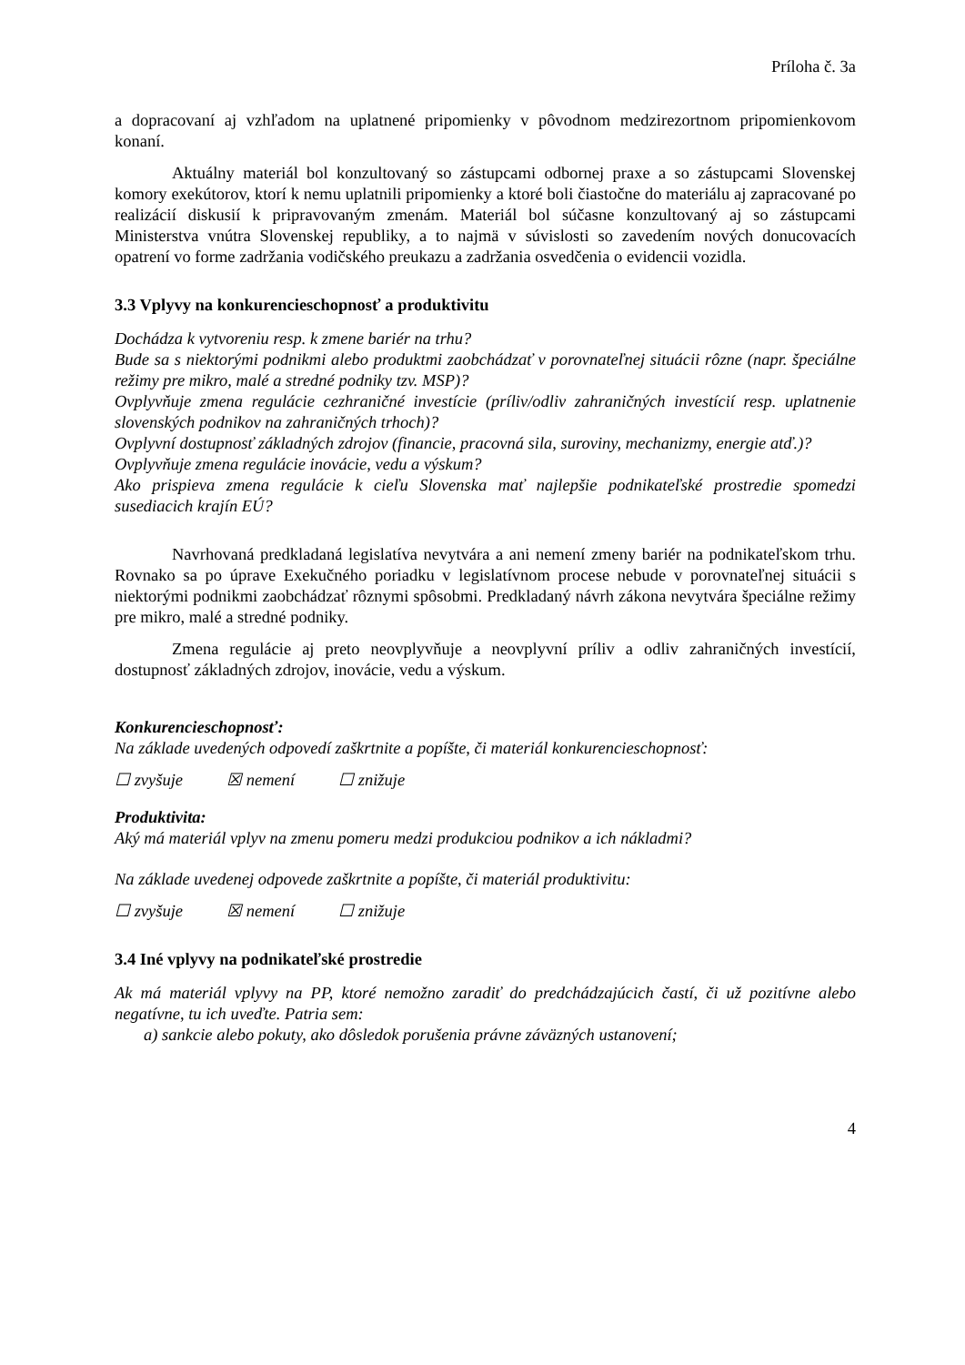Príloha č. 3a
a dopracovaní aj vzhľadom na uplatnené pripomienky v pôvodnom medzirezortnom pripomienkovom konaní.
Aktuálny materiál bol konzultovaný so zástupcami odbornej praxe a so zástupcami Slovenskej komory exekútorov, ktorí k nemu uplatnili pripomienky a ktoré boli čiastočne do materiálu aj zapracované po realizácií diskusií k pripravovaným zmenám. Materiál bol súčasne konzultovaný aj so zástupcami Ministerstva vnútra Slovenskej republiky, a to najmä v súvislosti so zavedením nových donucovacích opatrení vo forme zadržania vodičského preukazu a zadržania osvedčenia o evidencii vozidla.
3.3 Vplyvy na konkurencieschopnosť a produktivitu
Dochádza k vytvoreniu resp. k zmene bariér na trhu?
Bude sa s niektorými podnikmi alebo produktmi zaobchádzať v porovnateľnej situácii rôzne (napr. špeciálne režimy pre mikro, malé a stredné podniky tzv. MSP)?
Ovplyvňuje zmena regulácie cezhraničné investície (príliv/odliv zahraničných investícií resp. uplatnenie slovenských podnikov na zahraničných trhoch)?
Ovplyvní dostupnosť základných zdrojov (financie, pracovná sila, suroviny, mechanizmy, energie atď.)?
Ovplyvňuje zmena regulácie inovácie, vedu a výskum?
Ako prispieva zmena regulácie k cieľu Slovenska mať najlepšie podnikateľské prostredie spomedzi susediacich krajín EÚ?
Navrhovaná predkladaná legislatíva nevytvára a ani nemení zmeny bariér na podnikateľskom trhu. Rovnako sa po úprave Exekučného poriadku v legislatívnom procese nebude v porovnateľnej situácii s niektorými podnikmi zaobchádzať rôznymi spôsobmi. Predkladaný návrh zákona nevytvára špeciálne režimy pre mikro, malé a stredné podniky.
Zmena regulácie aj preto neovplyvňuje a neovplyvní príliv a odliv zahraničných investícií, dostupnosť základných zdrojov, inovácie, vedu a výskum.
Konkurencieschopnosť:
Na základe uvedených odpovedí zaškrtnite a popíšte, či materiál konkurencieschopnosť:
☐ zvyšuje ☒ nemení ☐ znižuje
Produktivita:
Aký má materiál vplyv na zmenu pomeru medzi produkciou podnikov a ich nákladmi?
Na základe uvedenej odpovede zaškrtnite a popíšte, či materiál produktivitu:
☐ zvyšuje ☒ nemení ☐ znižuje
3.4 Iné vplyvy na podnikateľské prostredie
Ak má materiál vplyvy na PP, ktoré nemožno zaradiť do predchádzajúcich častí, či už pozitívne alebo negatívne, tu ich uveďte. Patria sem:
a) sankcie alebo pokuty, ako dôsledok porušenia právne záväzných ustanovení;
4